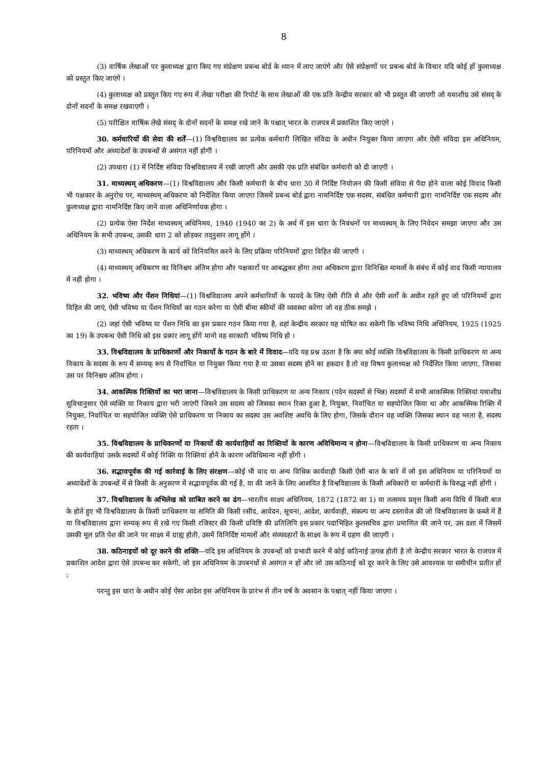8
(3) वार्षिक लेखाओं पर कुलाध्यक्ष द्वारा किए गए संप्रेक्षण प्रबन्ध बोर्ड के ध्यान में लाए जाएंगे और ऐसे संप्रेक्षणों पर प्रबन्ध बोर्ड के विचार यदि कोई हों कुलाध्यक्ष को प्रस्तुत किए जाएंगे ।
(4) कुलाध्यक्ष को प्रस्तुत किए गए रूप में लेखा परीक्षा की रिपोर्ट के साथ लेखाओं की एक प्रति केन्द्रीय सरकार को भी प्रस्तुत की जाएगी जो यथाशीघ्र उसे संसद् के दोनों सदनों के समक्ष रखवाएगी ।
(5) परीक्षित वार्षिक लेखे संसद् के दोनों सदनों के समक्ष रखे जाने के पश्चात् भारत के राजपत्र में प्रकाशित किए जाएंगे ।
30. कर्मचारियों की सेवा की शर्तें—(1) विश्वविद्यालय का प्रत्येक कर्मचारी लिखित संविदा के अधीन नियुक्त किया जाएगा और ऐसी संविदा इस अधिनियम, परिनियमों और अध्यादेशों के उपबन्धों से असंगत नहीं होगी ।
(2) उपधारा (1) में निर्दिष्ट संविदा विश्वविद्यालय में रखी जाएगी और उसकी एक प्रति संबंधित कर्मचारी को दी जाएगी ।
31. माध्यस्थम् अधिकरण—(1) विश्वविद्यालय और किसी कर्मचारी के बीच धारा 30 में निर्दिष्ट नियोजन की किसी संविदा से पैदा होने वाला कोई विवाद किसी भी पक्षकार के अनुरोध पर, माध्यस्थम् अधिकरण को निर्देशित किया जाएगा जिसमें प्रबन्ध बोर्ड द्वारा नामनिर्दिष्ट एक सदस्य, संबंधित कर्मचारी द्वारा नामनिर्दिष्ट एक सदस्य और कुलाध्यक्ष द्वारा नामनिर्दिष्ट किए जाने वाला अधिनिर्णायक होगा ।
(2) प्रत्येक ऐसा निर्देश माध्यस्थम् अधिनिमय, 1940 (1940 का 2) के अर्थ में इस धारा के निबंधनों पर माध्यस्थम् के लिए निवेदन समझा जाएगा और उस अधिनियम के सभी उपबन्ध, उसकी धारा 2 को छोड़कर तद्नुसार लागू होंगे ।
(3) माध्यस्थम् अधिकरण के कार्य को विनियमित करने के लिए प्रक्रिया परिनियमों द्वारा विहित की जाएगी ।
(4) माध्यस्थम् अधिकरण का विनिश्चय अंतिम होगा और पक्षकारों पर आबद्धकर होगा तथा अधिकरण द्वारा विनिश्चित मामलों के संबंध में कोई वाद किसी न्यायालय में नहीं होगा ।
32. भविष्य और पेंशन निधियां—(1) विश्वविद्यालय अपने कर्मचारियों के फायदे के लिए ऐसी रीति से और ऐसी शर्तों के अधीन रहते हुए जो परिनियमों द्वारा विहित की जाएं, ऐसी भविष्य या पेंशन निधियों का गठन करेगा या ऐसी बीमा स्कीमों की व्यवस्था करेगा जो वह ठीक समझे ।
(2) जहां ऐसी भविष्य या पेंशन निधि का इस प्रकार गठन किया गया है, वहां केन्द्रीय सरकार यह घोषित कर सकेगी कि भविष्य निधि अधिनियम, 1925 (1925 का 19) के उपबन्ध ऐसी निधि को इस प्रकार लागू होंगे मानो वह सरकारी भविष्य निधि हो ।
33. विश्वविद्यालय के प्राधिकरणों और निकायों के गठन के बारे में विवाद—यदि यह प्रश्न उठता है कि क्या कोई व्यक्ति विश्वविद्यालय के किसी प्राधिकरण या अन्य निकाय के सदस्य के रूप में सम्यक् रूप से निर्वाचित या नियुक्त किया गया है या उसका सदस्य होने का हकदार है तो वह विषय कुलाध्यक्ष को निर्देशित किया जाएगा, जिसका उस पर विनिश्चय अंतिम होगा ।
34. आकस्मिक रिक्तियों का भरा जाना—विश्वविद्यालय के किसी प्राधिकरण या अन्य निकाय (पदेन सदस्यों से भिन्न) सदस्यों में सभी आकस्मिक रिक्तियां यथाशीघ्र सुविधानुसार ऐसे व्यक्ति या निकाय द्वारा भरी जाएंगी जिसने उस सदस्य को जिसका स्थान रिक्त हुआ है, नियुक्त, निर्वाचित या सहयोजित किया था और आकस्मिक रिक्ति में नियुक्त, निर्वाचित या सहयोजित व्यक्ति ऐसे प्राधिकरण या निकाय का सदस्य उस अवशिष्ट अवधि के लिए होगा, जिसके दौरान वह व्यक्ति जिसका स्थान वह भरता है, सदस्य रहता ।
35. विश्वविद्यालय के प्राधिकरणों या निकायों की कार्यवाहियों का रिक्तियों के कारण अविधिमान्य न होना—विश्वविद्यालय के किसी प्राधिकरण या अन्य निकाय की कार्यवाहियां उसके सदस्यों में कोई रिक्ति या रिक्तियां होने के कारण अविधिमान्य नहीं होंगी ।
36. सद्भावपूर्वक की गई कार्रवाई के लिए संरक्षण—कोई भी वाद या अन्य विधिक कार्यवाही किसी ऐसी बात के बारे में जो इस अधिनियम या परिनियमों या अध्यादेशों के उपबन्धों में से किसी के अनुसरण में सद्भावपूर्वक की गई है, या की जाने के लिए आशयित है विश्वविद्यालय के किसी अधिकारी या कर्मचारी के विरुद्ध नहीं होंगी ।
37. विश्वविद्यालय के अभिलेख को साबित करने का ढंग—भारतीय साक्ष्य अधिनियम, 1872 (1872 का 1) या तत्समय प्रवृत्त किसी अन्य विधि में किसी बात के होते हुए भी विश्वविद्यालय के किसी प्राधिकरण या समिति की किसी रसीद, आवेदन, सूचना, आदेश, कार्यवाही, संकल्प या अन्य दस्तावेज की जो विश्वविद्यालय के कब्जे में हैं या विश्वविद्यालय द्वारा सम्यक् रूप से रखे गए किसी रजिस्टर की किसी प्रविष्टि की प्रतिलिपि इस प्रकार पदाभिहित कुलसचिव द्वारा प्रमाणित की जाने पर, उस दशा में जिसमें उसकी मूल प्रति पेश की जाने पर साक्ष्य में ग्राह्य होती, उसमें विनिर्दिष्ट मामलों और संव्यवहारों के साक्ष्य के रूप में ग्रहण की जाएगी ।
38. कठिनाइयों को दूर करने की शक्ति—यदि इस अधिनियम के उपबन्धों को प्रभावी करने में कोई कठिनाई उत्पन्न होती है तो केन्द्रीय सरकार भारत के राजपत्र में प्रकाशित आदेश द्वारा ऐसे उपबन्ध कर सकेगी, जो इस अधिनियम के उपबनधों से असंगत न हों और जो उस कठिनाई को दूर करने के लिए उसे आवश्यक या समीचीन प्रतीत हों :
परन्तु इस धारा के अधीन कोई ऐसा आदेश इस अधिनियम के प्रारंभ से तीन वर्ष के अवसान के पश्चात् नहीं किया जाएगा ।